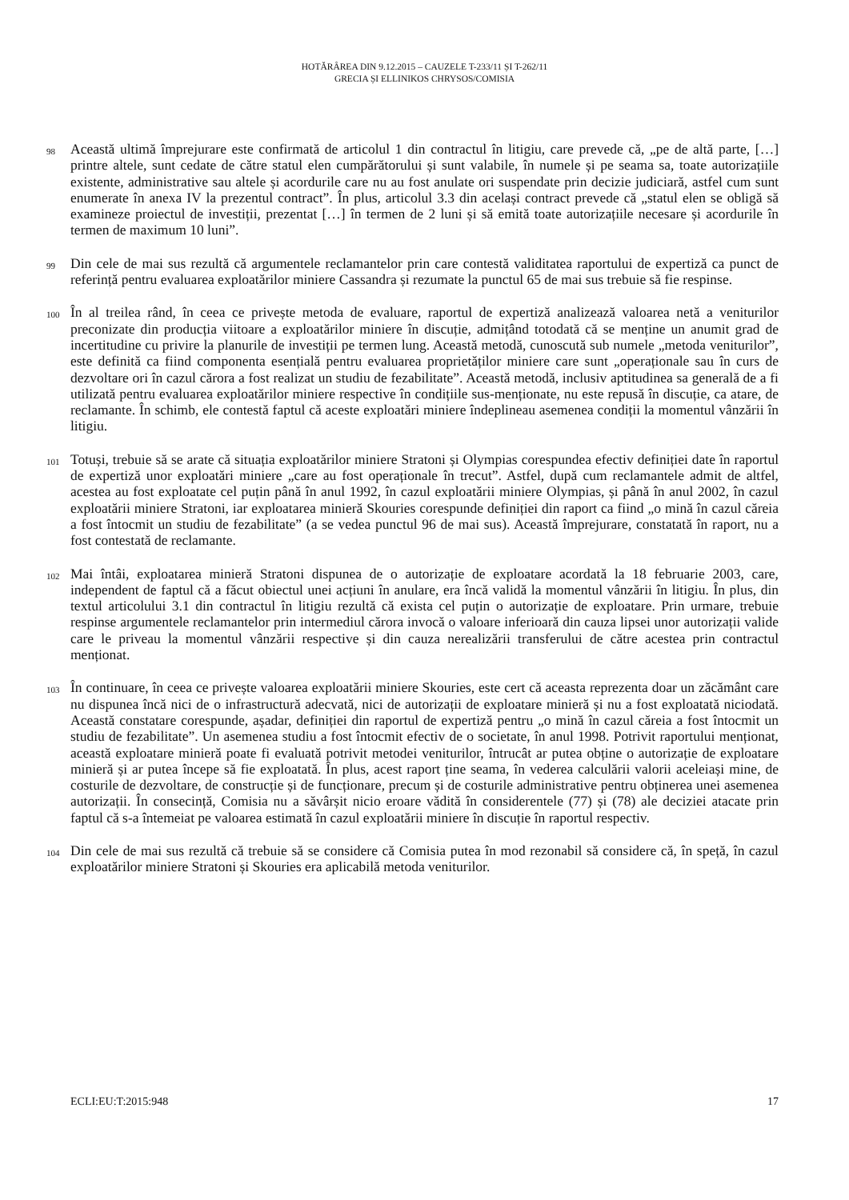HOTĂRÂREA DIN 9.12.2015 – CAUZELE T-233/11 ȘI T-262/11
GRECIA ȘI ELLINIKOS CHRYSOS/COMISIA
98
Această ultimă împrejurare este confirmată de articolul 1 din contractul în litigiu, care prevede că, „pe de altă parte, […] printre altele, sunt cedate de către statul elen cumpărătorului și sunt valabile, în numele și pe seama sa, toate autorizațiile existente, administrative sau altele și acordurile care nu au fost anulate ori suspendate prin decizie judiciară, astfel cum sunt enumerate în anexa IV la prezentul contract”. În plus, articolul 3.3 din același contract prevede că „statul elen se obligă să examineze proiectul de investiții, prezentat […] în termen de 2 luni și să emită toate autorizațiile necesare și acordurile în termen de maximum 10 luni”.
99
Din cele de mai sus rezultă că argumentele reclamantelor prin care contestă validitatea raportului de expertiză ca punct de referință pentru evaluarea exploatărilor miniere Cassandra și rezumate la punctul 65 de mai sus trebuie să fie respinse.
100
În al treilea rând, în ceea ce privește metoda de evaluare, raportul de expertiză analizează valoarea netă a veniturilor preconizate din producția viitoare a exploatărilor miniere în discuție, admițând totodată că se menține un anumit grad de incertitudine cu privire la planurile de investiții pe termen lung. Această metodă, cunoscută sub numele „metoda veniturilor”, este definită ca fiind componenta esențială pentru evaluarea proprietăților miniere care sunt „operaționale sau în curs de dezvoltare ori în cazul cărora a fost realizat un studiu de fezabilitate”. Această metodă, inclusiv aptitudinea sa generală de a fi utilizată pentru evaluarea exploatărilor miniere respective în condițiile sus-menționate, nu este repusă în discuție, ca atare, de reclamante. În schimb, ele contestă faptul că aceste exploatări miniere îndeplineau asemenea condiții la momentul vânzării în litigiu.
101
Totuși, trebuie să se arate că situația exploatărilor miniere Stratoni și Olympias corespundea efectiv definiției date în raportul de expertiză unor exploatări miniere „care au fost operaționale în trecut”. Astfel, după cum reclamantele admit de altfel, acestea au fost exploatate cel puțin până în anul 1992, în cazul exploatării miniere Olympias, și până în anul 2002, în cazul exploatării miniere Stratoni, iar exploatarea minieră Skouries corespunde definiției din raport ca fiind „o mină în cazul căreia a fost întocmit un studiu de fezabilitate” (a se vedea punctul 96 de mai sus). Această împrejurare, constatată în raport, nu a fost contestată de reclamante.
102
Mai întâi, exploatarea minieră Stratoni dispunea de o autorizație de exploatare acordată la 18 februarie 2003, care, independent de faptul că a făcut obiectul unei acțiuni în anulare, era încă validă la momentul vânzării în litigiu. În plus, din textul articolului 3.1 din contractul în litigiu rezultă că exista cel puțin o autorizație de exploatare. Prin urmare, trebuie respinse argumentele reclamantelor prin intermediul cărora invocă o valoare inferioară din cauza lipsei unor autorizații valide care le priveau la momentul vânzării respective și din cauza nerealizării transferului de către acestea prin contractul menționat.
103
În continuare, în ceea ce privește valoarea exploatării miniere Skouries, este cert că aceasta reprezenta doar un zăcământ care nu dispunea încă nici de o infrastructură adecvată, nici de autorizații de exploatare minieră și nu a fost exploatată niciodată. Această constatare corespunde, așadar, definiției din raportul de expertiză pentru „o mină în cazul căreia a fost întocmit un studiu de fezabilitate”. Un asemenea studiu a fost întocmit efectiv de o societate, în anul 1998. Potrivit raportului menționat, această exploatare minieră poate fi evaluată potrivit metodei veniturilor, întrucât ar putea obține o autorizație de exploatare minieră și ar putea începe să fie exploatată. În plus, acest raport ține seama, în vederea calculării valorii aceleiași mine, de costurile de dezvoltare, de construcție și de funcționare, precum și de costurile administrative pentru obținerea unei asemenea autorizații. În consecință, Comisia nu a săvârșit nicio eroare vădită în considerentele (77) și (78) ale deciziei atacate prin faptul că s-a întemeiat pe valoarea estimată în cazul exploatării miniere în discuție în raportul respectiv.
104
Din cele de mai sus rezultă că trebuie să se considere că Comisia putea în mod rezonabil să considere că, în speță, în cazul exploatărilor miniere Stratoni și Skouries era aplicabilă metoda veniturilor.
ECLI:EU:T:2015:948 17